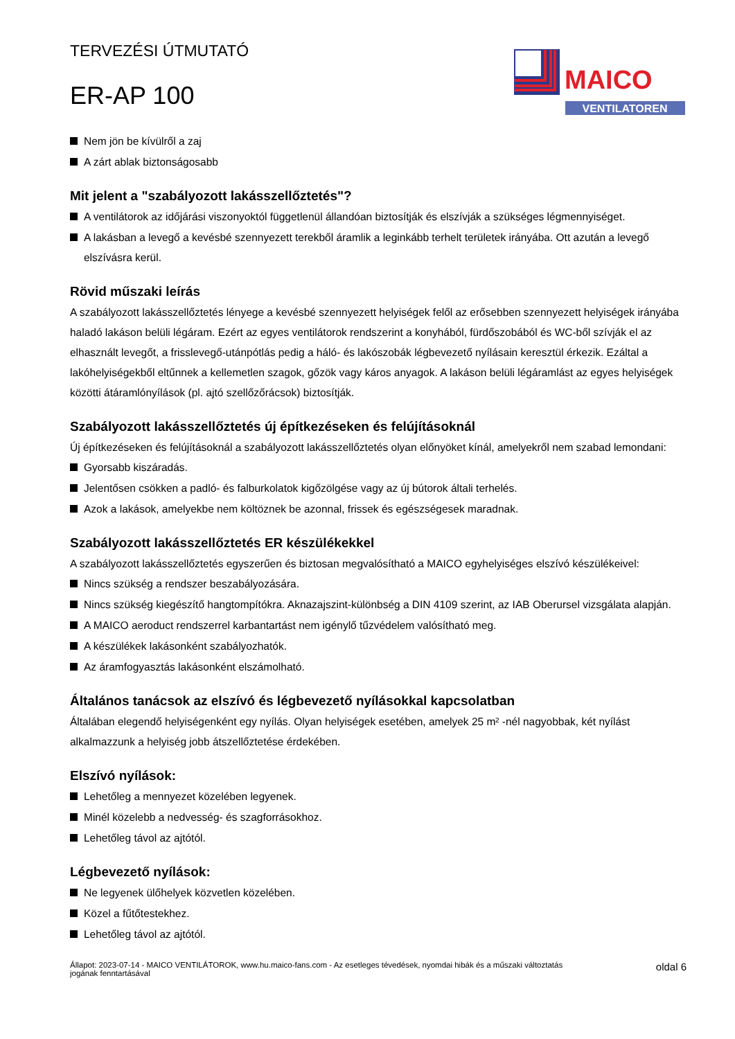TERVEZÉSI ÚTMUTATÓ
ER-AP 100
MAICO
VENTILATOREN
Nem jön be kívülről a zaj
A zárt ablak biztonságosabb
Mit jelent a "szabályozott lakásszellőztetés"?
A ventilátorok az időjárási viszonyoktól függetlenül állandóan biztosítják és elszívják a szükséges légmennyiséget.
A lakásban a levegő a kevésbé szennyezett terekből áramlik a leginkább terhelt területek irányába. Ott azután a levegő elszívásra kerül.
Rövid műszaki leírás
A szabályozott lakásszellőztetés lényege a kevésbé szennyezett helyiségek felől az erősebben szennyezett helyiségek irányába haladó lakáson belüli légáram. Ezért az egyes ventilátorok rendszerint a konyhából, fürdőszobából és WC-ből szívják el az elhasznált levegőt, a frisslevegő-utánpótlás pedig a háló- és lakószobák légbevezető nyílásain keresztül érkezik. Ezáltal a lakóhelyiségekből eltűnnek a kellemetlen szagok, gőzök vagy káros anyagok. A lakáson belüli légáramlást az egyes helyiségek közötti átáramlónyílások (pl. ajtó szellőzőrácsok) biztosítják.
Szabályozott lakásszellőztetés új építkezéseken és felújításoknál
Új építkezéseken és felújításoknál a szabályozott lakásszellőztetés olyan előnyöket kínál, amelyekről nem szabad lemondani:
Gyorsabb kiszáradás.
Jelentősen csökken a padló- és falburkolatok kigőzölgése vagy az új bútorok általi terhelés.
Azok a lakások, amelyekbe nem költöznek be azonnal, frissek és egészségesek maradnak.
Szabályozott lakásszellőztetés ER készülékekkel
A szabályozott lakásszellőztetés egyszerűen és biztosan megvalósítható a MAICO egyhelyiséges elszívó készülékeivel:
Nincs szükség a rendszer beszabályozására.
Nincs szükség kiegészítő hangtompítókra. Aknazajszint-különbség a DIN 4109 szerint, az IAB Oberursel vizsgálata alapján.
A MAICO aeroduct rendszerrel karbantartást nem igénylő tűzvédelem valósítható meg.
A készülékek lakásonként szabályozhatók.
Az áramfogyasztás lakásonként elszámolható.
Általános tanácsok az elszívó és légbevezető nyílásokkal kapcsolatban
Általában elegendő helyiségenként egy nyílás. Olyan helyiségek esetében, amelyek 25 m² -nél nagyobbak, két nyílást alkalmazzunk a helyiség jobb átszellőztetése érdekében.
Elszívó nyílások:
Lehetőleg a mennyezet közelében legyenek.
Minél közelebb a nedvesség- és szagforrásokhoz.
Lehetőleg távol az ajtótól.
Légbevezető nyílások:
Ne legyenek ülőhelyek közvetlen közelében.
Közel a fűtőtestekhez.
Lehetőleg távol az ajtótól.
Állapot: 2023-07-14 - MAICO VENTILÁTOROK, www.hu.maico-fans.com - Az esetleges tévedések, nyomdai hibák és a műszaki változtatás
jogának fenntartásával
oldal 6